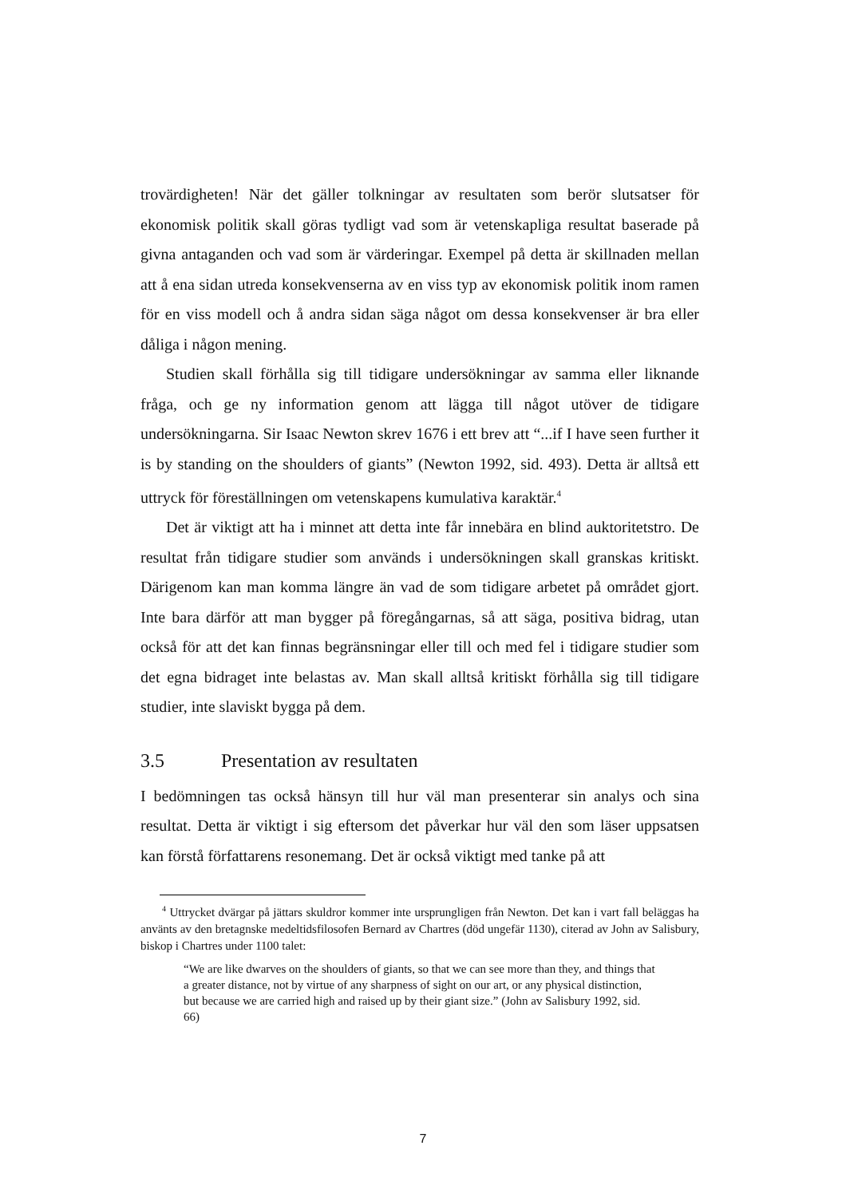trovärdigheten! När det gäller tolkningar av resultaten som berör slutsatser för ekonomisk politik skall göras tydligt vad som är vetenskapliga resultat baserade på givna antaganden och vad som är värderingar. Exempel på detta är skillnaden mellan att å ena sidan utreda konsekvenserna av en viss typ av ekonomisk politik inom ramen för en viss modell och å andra sidan säga något om dessa konsekvenser är bra eller dåliga i någon mening.
Studien skall förhålla sig till tidigare undersökningar av samma eller liknande fråga, och ge ny information genom att lägga till något utöver de tidigare undersökningarna. Sir Isaac Newton skrev 1676 i ett brev att “...if I have seen further it is by standing on the shoulders of giants” (Newton 1992, sid. 493). Detta är alltså ett uttryck för föreställningen om vetenskapens kumulativa karaktär.<sup>4</sup>
Det är viktigt att ha i minnet att detta inte får innebära en blind auktoritetstro. De resultat från tidigare studier som används i undersökningen skall granskas kritiskt. Därigenom kan man komma längre än vad de som tidigare arbetet på området gjort. Inte bara därför att man bygger på föregångarnas, så att säga, positiva bidrag, utan också för att det kan finnas begränsningar eller till och med fel i tidigare studier som det egna bidraget inte belastas av. Man skall alltså kritiskt förhålla sig till tidigare studier, inte slaviskt bygga på dem.
3.5 Presentation av resultaten
I bedömningen tas också hänsyn till hur väl man presenterar sin analys och sina resultat. Detta är viktigt i sig eftersom det påverkar hur väl den som läser uppsatsen kan förstå författarens resonemang. Det är också viktigt med tanke på att
<sup>4</sup> Uttrycket dvärgar på jättars skuldror kommer inte ursprungligen från Newton. Det kan i vart fall beläggas ha använts av den bretagnske medeltidsfilosofen Bernard av Chartres (död ungefär 1130), citerad av John av Salisbury, biskop i Chartres under 1100 talet:
“We are like dwarves on the shoulders of giants, so that we can see more than they, and things that a greater distance, not by virtue of any sharpness of sight on our art, or any physical distinction, but because we are carried high and raised up by their giant size.” (John av Salisbury 1992, sid. 66)
7